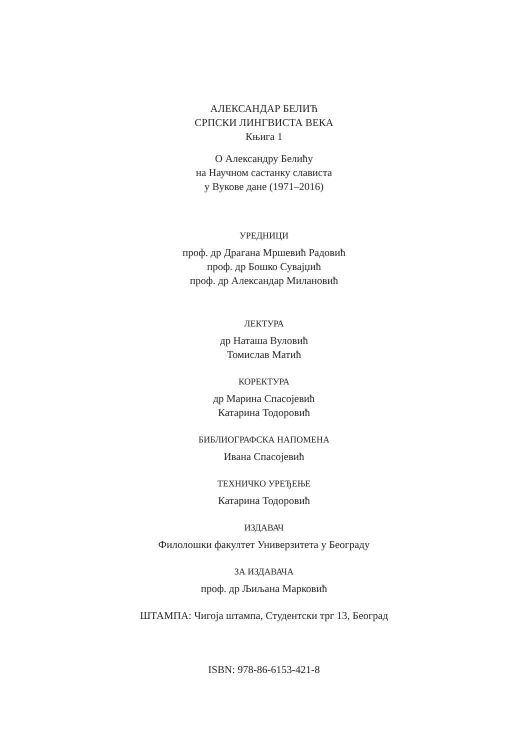АЛЕКСАНДАР БЕЛИЋ
СРПСКИ ЛИНГВИСТА ВЕКА
Књига 1
О Александру Белићу
на Научном састанку слависта
у Вукове дане (1971–2016)
УРЕДНИЦИ
проф. др Драгана Мршевић Радовић
проф. др Бошко Сувајџић
проф. др Александар Милановић
ЛЕКТУРА
др Наташа Вуловић
Томислав Матић
КОРЕКТУРА
др Марина Спасојевић
Катарина Тодоровић
БИБЛИОГРАФСКА НАПОМЕНА
Ивана Спасојевић
ТЕХНИЧКО УРЕЂЕЊЕ
Катарина Тодоровић
ИЗДАВАЧ
Филолошки факултет Универзитета у Београду
ЗА ИЗДАВАЧА
проф. др Љиљана Марковић
ШТАМПА: Чигоја штампа, Студентски трг 13, Београд
ISBN: 978-86-6153-421-8